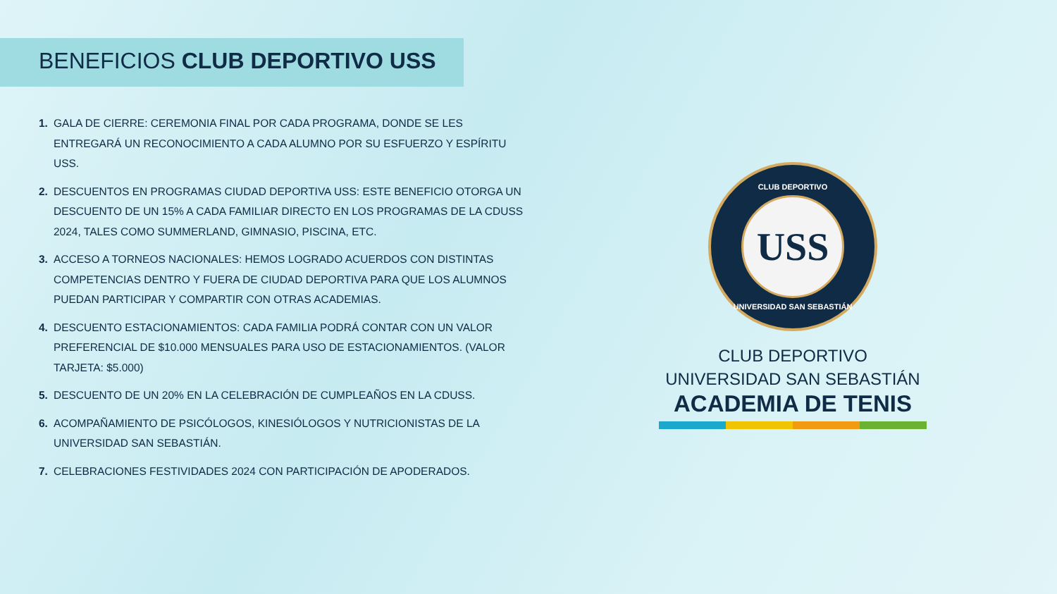BENEFICIOS CLUB DEPORTIVO USS
1. GALA DE CIERRE: CEREMONIA FINAL POR CADA PROGRAMA, DONDE SE LES ENTREGARÁ UN RECONOCIMIENTO A CADA ALUMNO POR SU ESFUERZO Y ESPÍRITU USS.
2. DESCUENTOS EN PROGRAMAS CIUDAD DEPORTIVA USS: ESTE BENEFICIO OTORGA UN DESCUENTO DE UN 15% A CADA FAMILIAR DIRECTO EN LOS PROGRAMAS DE LA CDUSS 2024, TALES COMO SUMMERLAND, GIMNASIO, PISCINA, ETC.
3. ACCESO A TORNEOS NACIONALES: HEMOS LOGRADO ACUERDOS CON DISTINTAS COMPETENCIAS DENTRO Y FUERA DE CIUDAD DEPORTIVA PARA QUE LOS ALUMNOS PUEDAN PARTICIPAR Y COMPARTIR CON OTRAS ACADEMIAS.
4. DESCUENTO ESTACIONAMIENTOS: CADA FAMILIA PODRÁ CONTAR CON UN VALOR PREFERENCIAL DE $10.000 MENSUALES PARA USO DE ESTACIONAMIENTOS. (VALOR TARJETA: $5.000)
5. DESCUENTO DE UN 20% EN LA CELEBRACIÓN DE CUMPLEAÑOS EN LA CDUSS.
6. ACOMPAÑAMIENTO DE PSICÓLOGOS, KINESIÓLOGOS Y NUTRICIONISTAS DE LA UNIVERSIDAD SAN SEBASTIÁN.
7. CELEBRACIONES FESTIVIDADES 2024 CON PARTICIPACIÓN DE APODERADOS.
CLUB DEPORTIVO
USS
UNIVERSIDAD SAN SEBASTIÁN
CLUB DEPORTIVO
UNIVERSIDAD SAN SEBASTIÁN
ACADEMIA DE TENIS